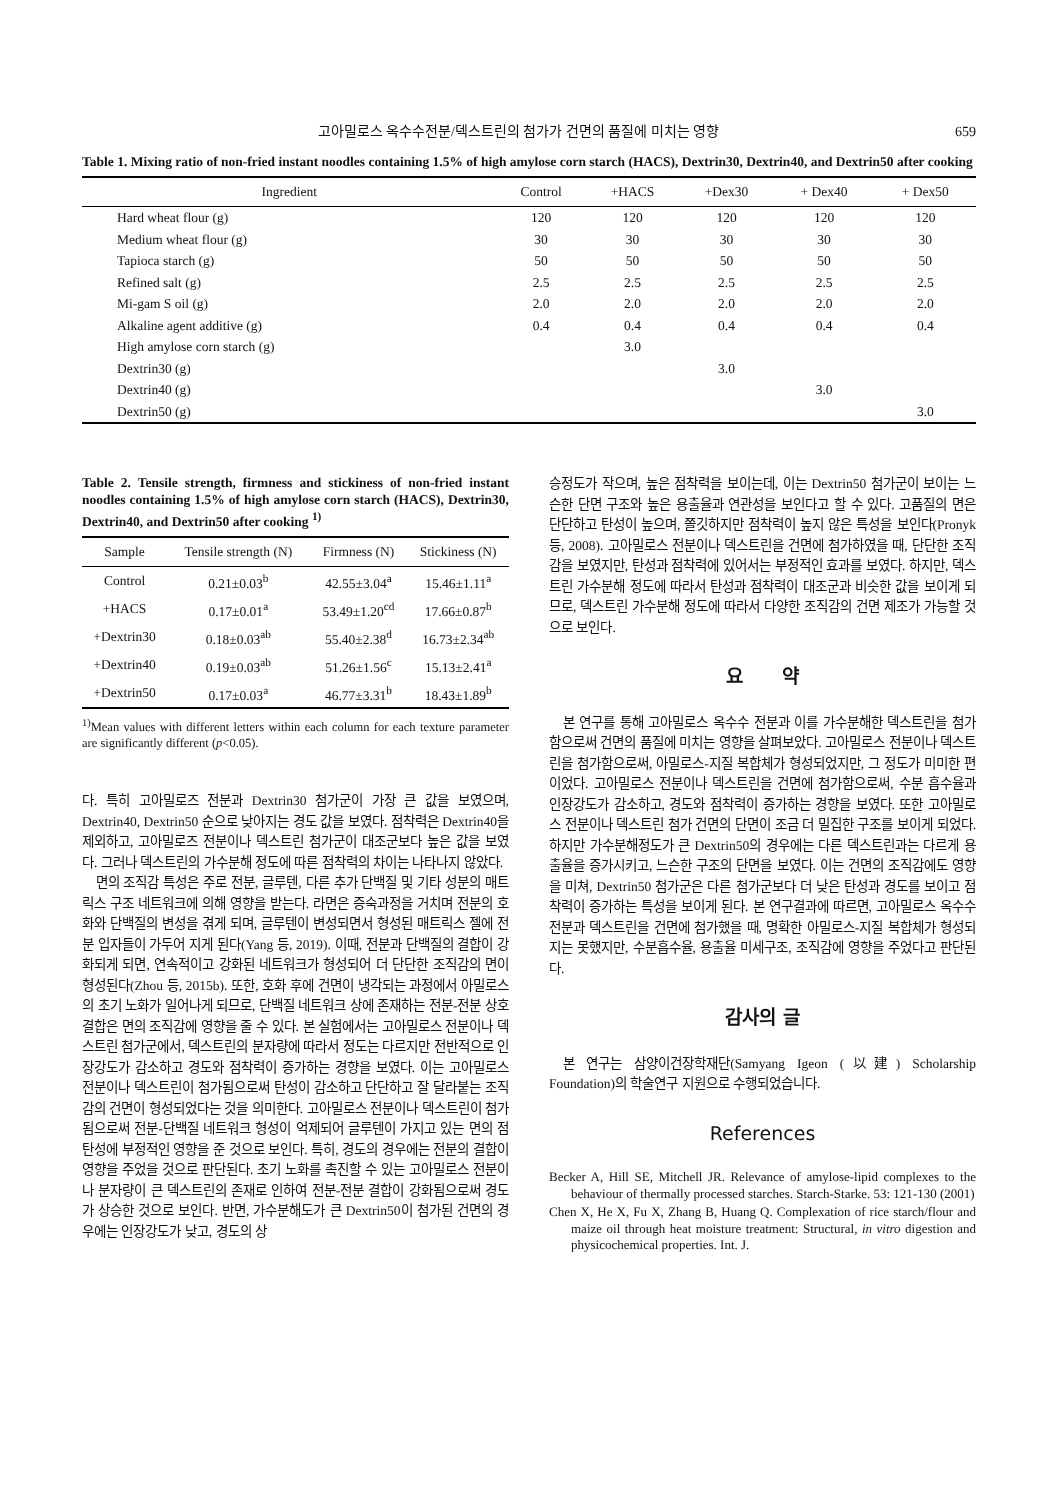고아밀로스 옥수수전분/덱스트린의 첨가가 건면의 품질에 미치는 영향 659
Table 1. Mixing ratio of non-fried instant noodles containing 1.5% of high amylose corn starch (HACS), Dextrin30, Dextrin40, and Dextrin50 after cooking
| Ingredient | Control | +HACS | +Dex30 | + Dex40 | + Dex50 |
| --- | --- | --- | --- | --- | --- |
| Hard wheat flour (g) | 120 | 120 | 120 | 120 | 120 |
| Medium wheat flour (g) | 30 | 30 | 30 | 30 | 30 |
| Tapioca starch (g) | 50 | 50 | 50 | 50 | 50 |
| Refined salt (g) | 2.5 | 2.5 | 2.5 | 2.5 | 2.5 |
| Mi-gam S oil (g) | 2.0 | 2.0 | 2.0 | 2.0 | 2.0 |
| Alkaline agent additive (g) | 0.4 | 0.4 | 0.4 | 0.4 | 0.4 |
| High amylose corn starch (g) | | 3.0 | | | |
| Dextrin30 (g) | | | 3.0 | | |
| Dextrin40 (g) | | | | 3.0 | |
| Dextrin50 (g) | | | | | 3.0 |
Table 2. Tensile strength, firmness and stickiness of non-fried instant noodles containing 1.5% of high amylose corn starch (HACS), Dextrin30, Dextrin40, and Dextrin50 after cooking <sup>1)</sup>
| Sample | Tensile strength (N) | Firmness (N) | Stickiness (N) |
| --- | --- | --- | --- |
| Control | 0.21±0.03<sup>b</sup> | 42.55±3.04<sup>a</sup> | 15.46±1.11<sup>a</sup> |
| +HACS | 0.17±0.01<sup>a</sup> | 53.49±1.20<sup>cd</sup> | 17.66±0.87<sup>b</sup> |
| +Dextrin30 | 0.18±0.03<sup>ab</sup> | 55.40±2.38<sup>d</sup> | 16.73±2.34<sup>ab</sup> |
| +Dextrin40 | 0.19±0.03<sup>ab</sup> | 51.26±1.56<sup>c</sup> | 15.13±2.41<sup>a</sup> |
| +Dextrin50 | 0.17±0.03<sup>a</sup> | 46.77±3.31<sup>b</sup> | 18.43±1.89<sup>b</sup> |
<sup>1)</sup> Mean values with different letters within each column for each texture parameter are significantly different (p<0.05).
다. 특히 고아밀로즈 전분과 Dextrin30 첨가군이 가장 큰 값을 보였으며, Dextrin40, Dextrin50 순으로 낮아지는 경도 값을 보였다. 점착력은 Dextrin40을 제외하고, 고아밀로즈 전분이나 덱스트린 첨가군이 대조군보다 높은 값을 보였다. 그러나 덱스트린의 가수분해 정도에 따른 점착력의 차이는 나타나지 않았다.
면의 조직감 특성은 주로 전분, 글루텐, 다른 추가 단백질 및 기타 성분의 매트릭스 구조 네트워크에 의해 영향을 받는다. 라면은 증숙과정을 거치며 전분의 호화와 단백질의 변성을 겪게 되며, 글루텐이 변성되면서 형성된 매트릭스 젤에 전분 입자들이 가두어 지게 된다(Yang 등, 2019). 이때, 전분과 단백질의 결합이 강화되게 되면, 연속적이고 강화된 네트워크가 형성되어 더 단단한 조직감의 면이 형성된다(Zhou 등, 2015b). 또한, 호화 후에 건면이 냉각되는 과정에서 아밀로스의 초기 노화가 일어나게 되므로, 단백질 네트워크 상에 존재하는 전분-전분 상호결합은 면의 조직감에 영향을 줄 수 있다. 본 실험에서는 고아밀로스 전분이나 덱스트린 첨가군에서, 덱스트린의 분자량에 따라서 정도는 다르지만 전반적으로 인장강도가 감소하고 경도와 점착력이 증가하는 경향을 보였다. 이는 고아밀로스 전분이나 덱스트린이 첨가됨으로써 탄성이 감소하고 단단하고 잘 달라붙는 조직감의 건면이 형성되었다는 것을 의미한다. 고아밀로스 전분이나 덱스트린이 첨가됨으로써 전분-단백질 네트워크 형성이 억제되어 글루텐이 가지고 있는 면의 점탄성에 부정적인 영향을 준 것으로 보인다. 특히, 경도의 경우에는 전분의 결합이 영향을 주었을 것으로 판단된다. 초기 노화를 촉진할 수 있는 고아밀로스 전분이나 분자량이 큰 덱스트린의 존재로 인하여 전분-전분 결합이 강화됨으로써 경도가 상승한 것으로 보인다. 반면, 가수분해도가 큰 Dextrin50이 첨가된 건면의 경우에는 인장강도가 낮고, 경도의 상
승정도가 작으며, 높은 점착력을 보이는데, 이는 Dextrin50 첨가군이 보이는 느슨한 단면 구조와 높은 용출율과 연관성을 보인다고 할 수 있다. 고품질의 면은 단단하고 탄성이 높으며, 쫄깃하지만 점착력이 높지 않은 특성을 보인다(Pronyk 등, 2008). 고아밀로스 전분이나 덱스트린을 건면에 첨가하였을 때, 단단한 조직감을 보였지만, 탄성과 점착력에 있어서는 부정적인 효과를 보였다. 하지만, 덱스트린 가수분해 정도에 따라서 탄성과 점착력이 대조군과 비슷한 값을 보이게 되므로, 덱스트린 가수분해 정도에 따라서 다양한 조직감의 건면 제조가 가능할 것으로 보인다.
요 약
본 연구를 통해 고아밀로스 옥수수 전분과 이를 가수분해한 덱스트린을 첨가함으로써 건면의 품질에 미치는 영향을 살펴보았다. 고아밀로스 전분이나 덱스트린을 첨가함으로써, 아밀로스-지질 복합체가 형성되었지만, 그 정도가 미미한 편이었다. 고아밀로스 전분이나 덱스트린을 건면에 첨가함으로써, 수분 흡수율과 인장강도가 감소하고, 경도와 점착력이 증가하는 경향을 보였다. 또한 고아밀로스 전분이나 덱스트린 첨가 건면의 단면이 조금 더 밀집한 구조를 보이게 되었다. 하지만 가수분해정도가 큰 Dextrin50의 경우에는 다른 덱스트린과는 다르게 용출율을 증가시키고, 느슨한 구조의 단면을 보였다. 이는 건면의 조직감에도 영향을 미쳐, Dextrin50 첨가군은 다른 첨가군보다 더 낮은 탄성과 경도를 보이고 점착력이 증가하는 특성을 보이게 된다. 본 연구결과에 따르면, 고아밀로스 옥수수 전분과 덱스트린을 건면에 첨가했을 때, 명확한 아밀로스-지질 복합체가 형성되지는 못했지만, 수분흡수율, 용출율 미세구조, 조직감에 영향을 주었다고 판단된다.
감사의 글
본 연구는 삼양이건장학재단(Samyang Igeon (以建) Scholarship Foundation)의 학술연구 지원으로 수행되었습니다.
References
Becker A, Hill SE, Mitchell JR. Relevance of amylose-lipid complexes to the behaviour of thermally processed starches. Starch-Starke. 53: 121-130 (2001)
Chen X, He X, Fu X, Zhang B, Huang Q. Complexation of rice starch/flour and maize oil through heat moisture treatment: Structural, in vitro digestion and physicochemical properties. Int. J.